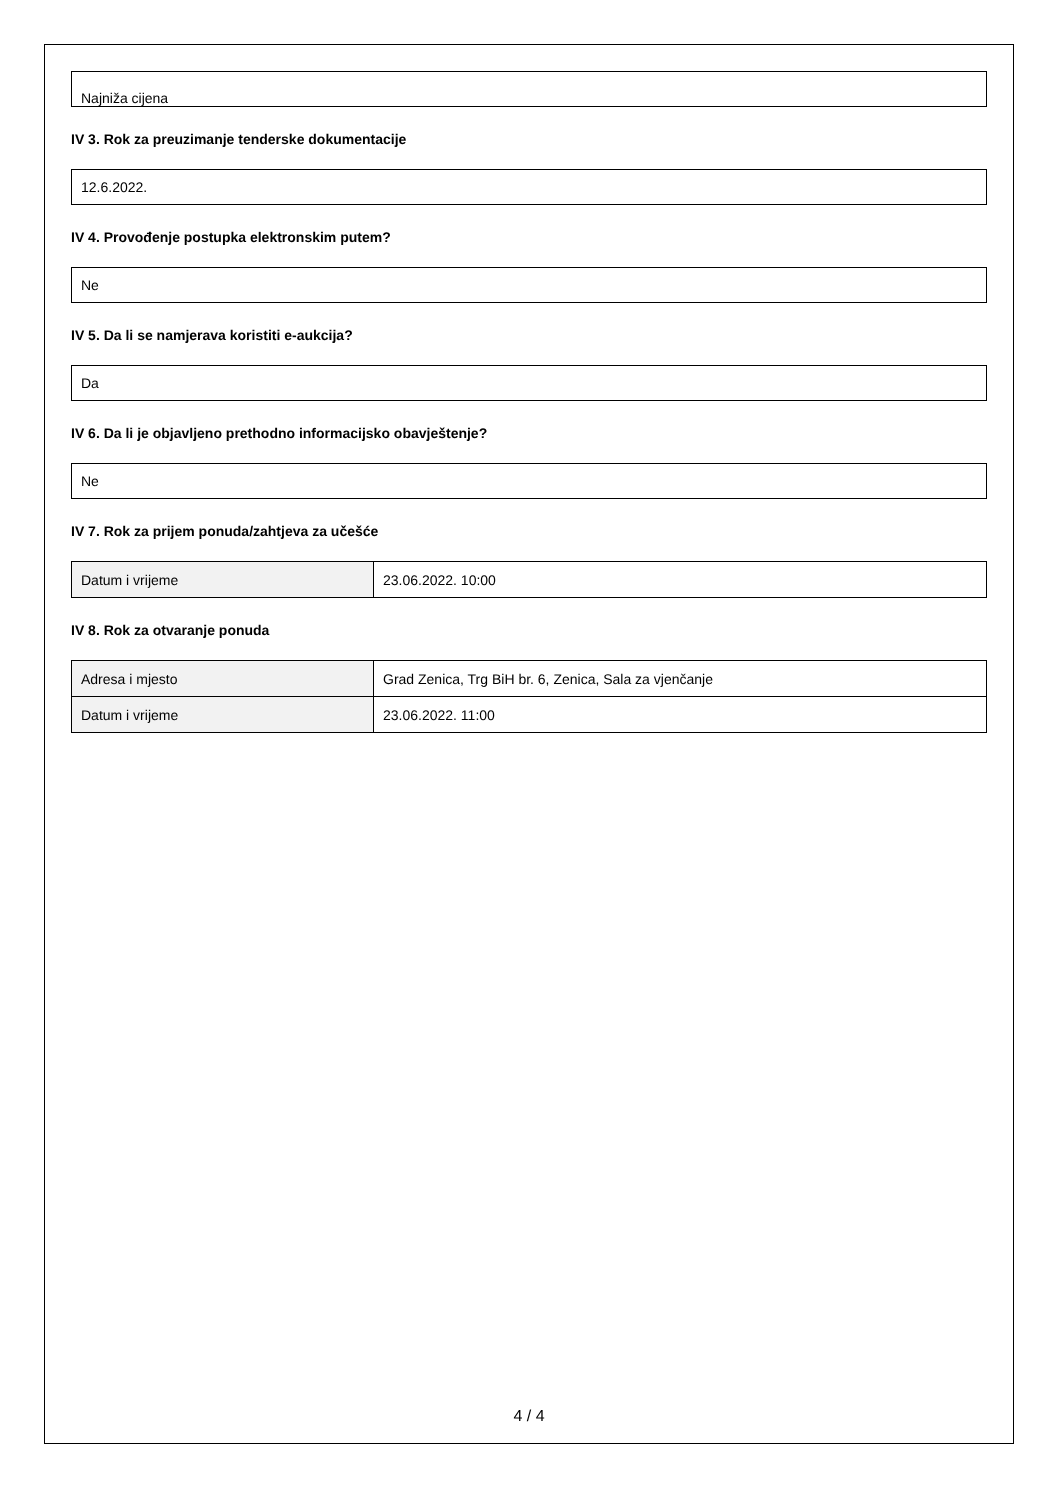Najniža cijena
IV 3. Rok za preuzimanje tenderske dokumentacije
12.6.2022.
IV 4. Provođenje postupka elektronskim putem?
Ne
IV 5. Da li se namjerava koristiti e-aukcija?
Da
IV 6. Da li je objavljeno prethodno informacijsko obavještenje?
Ne
IV 7. Rok za prijem ponuda/zahtjeva za učešće
| Datum i vrijeme | 23.06.2022. 10:00 |
IV 8. Rok za otvaranje ponuda
| Adresa i mjesto | Grad Zenica, Trg BiH br. 6, Zenica, Sala za vjenčanje |
| Datum i vrijeme | 23.06.2022. 11:00 |
4 / 4